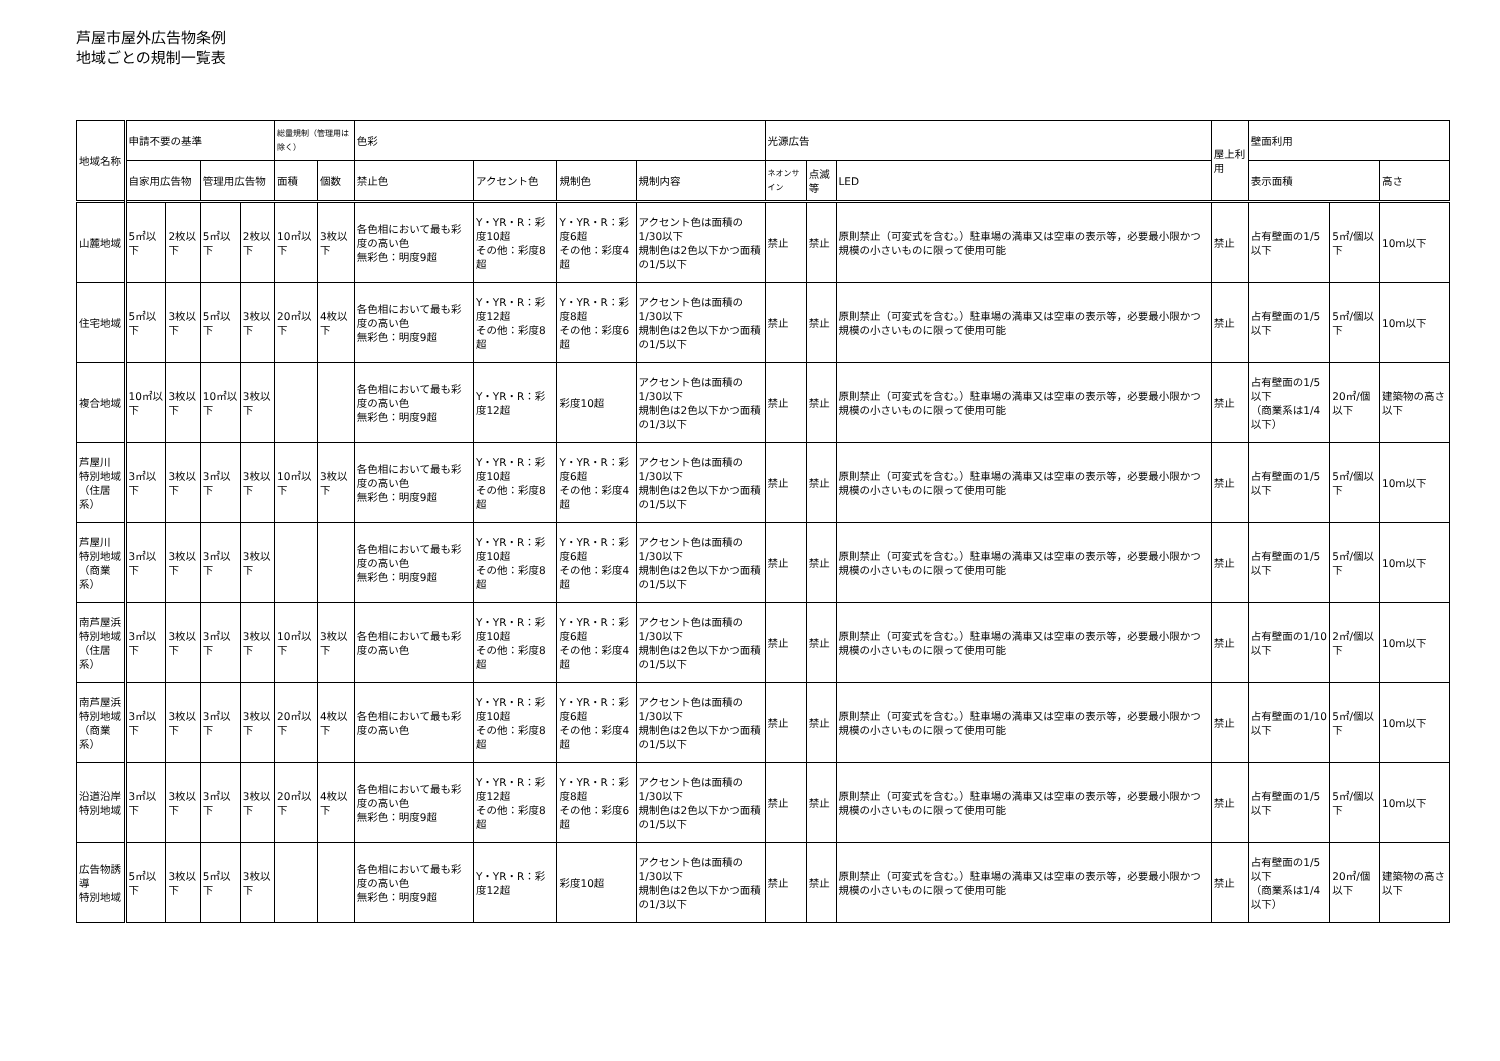芦屋市屋外広告物条例
地域ごとの規制一覧表
| 地域名称 | 申請不要の基準 | | | | 総量規制（管理用は除く） | | 色彩 | | | | 光源広告 | | | 屋上利用 | 壁面利用 | | |
| --- | --- | --- | --- | --- | --- | --- | --- | --- | --- | --- | --- | --- | --- | --- | --- | --- | --- |
| | 自家用広告物 | | 管理用広告物 | | 面積 | 個数 | 禁止色 | アクセント色 | 規制色 | 規制内容 | ネオンサイン | 点滅等 | LED | | 表示面積 | | 高さ |
| 山麓地域 | 5㎡以下 | 2枚以下 | 5㎡以下 | 2枚以下 | 10㎡以下 | 3枚以下 | 各色相において最も彩度の高い色 無彩色：明度9超 | Y・YR・R：彩度10超 その他：彩度8超 | Y・YR・R：彩度6超 その他：彩度4超 | アクセント色は面積の1/30以下 規制色は2色以下かつ面積の1/5以下 | 禁止 | 禁止 | 原則禁止（可変式を含む。）駐車場の満車又は空車の表示等，必要最小限かつ規模の小さいものに限って使用可能 | 禁止 | 占有壁面の1/5以下 | 5㎡/個以下 | 10m以下 |
| 住宅地域 | 5㎡以下 | 3枚以下 | 5㎡以下 | 3枚以下 | 20㎡以下 | 4枚以下 | 各色相において最も彩度の高い色 無彩色：明度9超 | Y・YR・R：彩度12超 その他：彩度8超 | Y・YR・R：彩度8超 その他：彩度6超 | アクセント色は面積の1/30以下 規制色は2色以下かつ面積の1/5以下 | 禁止 | 禁止 | 原則禁止（可変式を含む。）駐車場の満車又は空車の表示等，必要最小限かつ規模の小さいものに限って使用可能 | 禁止 | 占有壁面の1/5以下 | 5㎡/個以下 | 10m以下 |
| 複合地域 | 10㎡以下 | 3枚以下 | 10㎡以下 | 3枚以下 | | | 各色相において最も彩度の高い色 無彩色：明度9超 | Y・YR・R：彩度12超 | 彩度10超 | アクセント色は面積の1/30以下 規制色は2色以下かつ面積の1/3以下 | 禁止 | 禁止 | 原則禁止（可変式を含む。）駐車場の満車又は空車の表示等，必要最小限かつ規模の小さいものに限って使用可能 | 禁止 | 占有壁面の1/5以下 （商業系は1/4以下） | 20㎡/個以下 | 建築物の高さ以下 |
| 芦屋川 特別地域 （住居系） | 3㎡以下 | 3枚以下 | 3㎡以下 | 3枚以下 | 10㎡以下 | 3枚以下 | 各色相において最も彩度の高い色 無彩色：明度9超 | Y・YR・R：彩度10超 その他：彩度8超 | Y・YR・R：彩度6超 その他：彩度4超 | アクセント色は面積の1/30以下 規制色は2色以下かつ面積の1/5以下 | 禁止 | 禁止 | 原則禁止（可変式を含む。）駐車場の満車又は空車の表示等，必要最小限かつ規模の小さいものに限って使用可能 | 禁止 | 占有壁面の1/5以下 | 5㎡/個以下 | 10m以下 |
| 芦屋川 特別地域 （商業系） | 3㎡以下 | 3枚以下 | 3㎡以下 | 3枚以下 | | | 各色相において最も彩度の高い色 無彩色：明度9超 | Y・YR・R：彩度10超 その他：彩度8超 | Y・YR・R：彩度6超 その他：彩度4超 | アクセント色は面積の1/30以下 規制色は2色以下かつ面積の1/5以下 | 禁止 | 禁止 | 原則禁止（可変式を含む。）駐車場の満車又は空車の表示等，必要最小限かつ規模の小さいものに限って使用可能 | 禁止 | 占有壁面の1/5以下 | 5㎡/個以下 | 10m以下 |
| 南芦屋浜 特別地域 （住居系） | 3㎡以下 | 3枚以下 | 3㎡以下 | 3枚以下 | 10㎡以下 | 3枚以下 | 各色相において最も彩度の高い色 | Y・YR・R：彩度10超 その他：彩度8超 | Y・YR・R：彩度6超 その他：彩度4超 | アクセント色は面積の1/30以下 規制色は2色以下かつ面積の1/5以下 | 禁止 | 禁止 | 原則禁止（可変式を含む。）駐車場の満車又は空車の表示等，必要最小限かつ規模の小さいものに限って使用可能 | 禁止 | 占有壁面の1/10以下 | 2㎡/個以下 | 10m以下 |
| 南芦屋浜 特別地域 （商業系） | 3㎡以下 | 3枚以下 | 3㎡以下 | 3枚以下 | 20㎡以下 | 4枚以下 | 各色相において最も彩度の高い色 | Y・YR・R：彩度10超 その他：彩度8超 | Y・YR・R：彩度6超 その他：彩度4超 | アクセント色は面積の1/30以下 規制色は2色以下かつ面積の1/5以下 | 禁止 | 禁止 | 原則禁止（可変式を含む。）駐車場の満車又は空車の表示等，必要最小限かつ規模の小さいものに限って使用可能 | 禁止 | 占有壁面の1/10以下 | 5㎡/個以下 | 10m以下 |
| 沿道沿岸 特別地域 | 3㎡以下 | 3枚以下 | 3㎡以下 | 3枚以下 | 20㎡以下 | 4枚以下 | 各色相において最も彩度の高い色 無彩色：明度9超 | Y・YR・R：彩度12超 その他：彩度8超 | Y・YR・R：彩度8超 その他：彩度6超 | アクセント色は面積の1/30以下 規制色は2色以下かつ面積の1/5以下 | 禁止 | 禁止 | 原則禁止（可変式を含む。）駐車場の満車又は空車の表示等，必要最小限かつ規模の小さいものに限って使用可能 | 禁止 | 占有壁面の1/5以下 | 5㎡/個以下 | 10m以下 |
| 広告物誘導 特別地域 | 5㎡以下 | 3枚以下 | 5㎡以下 | 3枚以下 | | | 各色相において最も彩度の高い色 無彩色：明度9超 | Y・YR・R：彩度12超 | 彩度10超 | アクセント色は面積の1/30以下 規制色は2色以下かつ面積の1/3以下 | 禁止 | 禁止 | 原則禁止（可変式を含む。）駐車場の満車又は空車の表示等，必要最小限かつ規模の小さいものに限って使用可能 | 禁止 | 占有壁面の1/5以下 （商業系は1/4以下） | 20㎡/個以下 | 建築物の高さ以下 |